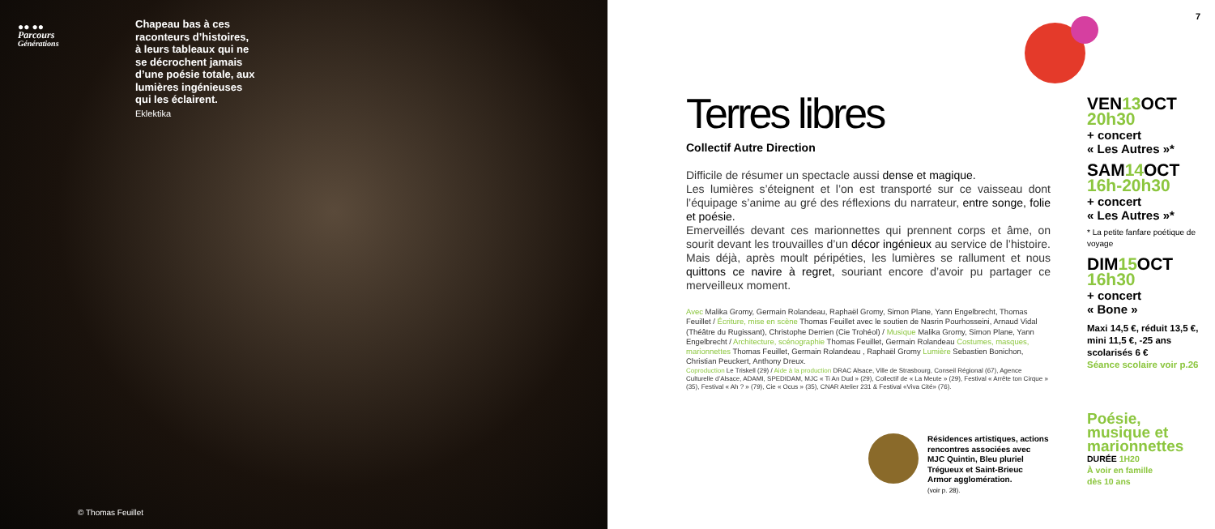●● ●●
Parcours
Générations
Chapeau bas à ces raconteurs d’histoires, à leurs tableaux qui ne se décrochent jamais d’une poésie totale, aux lumières ingénieuses qui les éclairent.
Eklektika
© Thomas Feuillet
7
Terres libres
Collectif Autre Direction
Difficile de résumer un spectacle aussi dense et magique.
Les lumières s’éteignent et l’on est transporté sur ce vaisseau dont l’équipage s’anime au gré des réflexions du narrateur, entre songe, folie et poésie.
Emerveillés devant ces marionnettes qui prennent corps et âme, on sourit devant les trouvailles d’un décor ingénieux au service de l’histoire. Mais déjà, après moult péripéties, les lumières se rallument et nous quittons ce navire à regret, souriant encore d’avoir pu partager ce merveilleux moment.
Avec Malika Gromy, Germain Rolandeau, Raphaël Gromy, Simon Plane, Yann Engelbrecht, Thomas Feuillet / Écriture, mise en scène Thomas Feuillet avec le soutien de Nasrin Pourhosseini, Arnaud Vidal (Théâtre du Rugissant), Christophe Derrien (Cie Trohéol) / Musique Malika Gromy, Simon Plane, Yann Engelbrecht / Architecture, scénographie Thomas Feuillet, Germain Rolandeau Costumes, masques, marionnettes Thomas Feuillet, Germain Rolandeau , Raphaël Gromy Lumière Sebastien Bonichon, Christian Peuckert, Anthony Dreux.
Coproduction Le Triskell (29) / Aide à la production DRAC Alsace, Ville de Strasbourg, Conseil Régional (67), Agence Culturelle d’Alsace, ADAMI, SPEDIDAM, MJC « Ti An Dud » (29), Collectif de « La Meute » (29), Festival « Arrête ton Cirque » (35), Festival « Ah ? » (79), Cie « Ocus » (35), CNAR Atelier 231 & Festival «Viva Cité» (76).
VEN13 OCT
20h30
+ concert
« Les Autres »*
SAM14 OCT
16h-20h30
+ concert
« Les Autres »*
* La petite fanfare poétique de voyage
DIM15 OCT
16h30
+ concert
« Bone »
Maxi 14,5 €, réduit 13,5 €, mini 11,5 €, -25 ans scolarisés 6 €
Séance scolaire voir p.26
Résidences artistiques, actions rencontres associées avec MJC Quintin, Bleu pluriel Trégueux et Saint-Brieuc Armor agglomération.
(voir p. 28).
Poésie,
musique et
marionnettes
DURÉE 1H20
À voir en famille
dès 10 ans